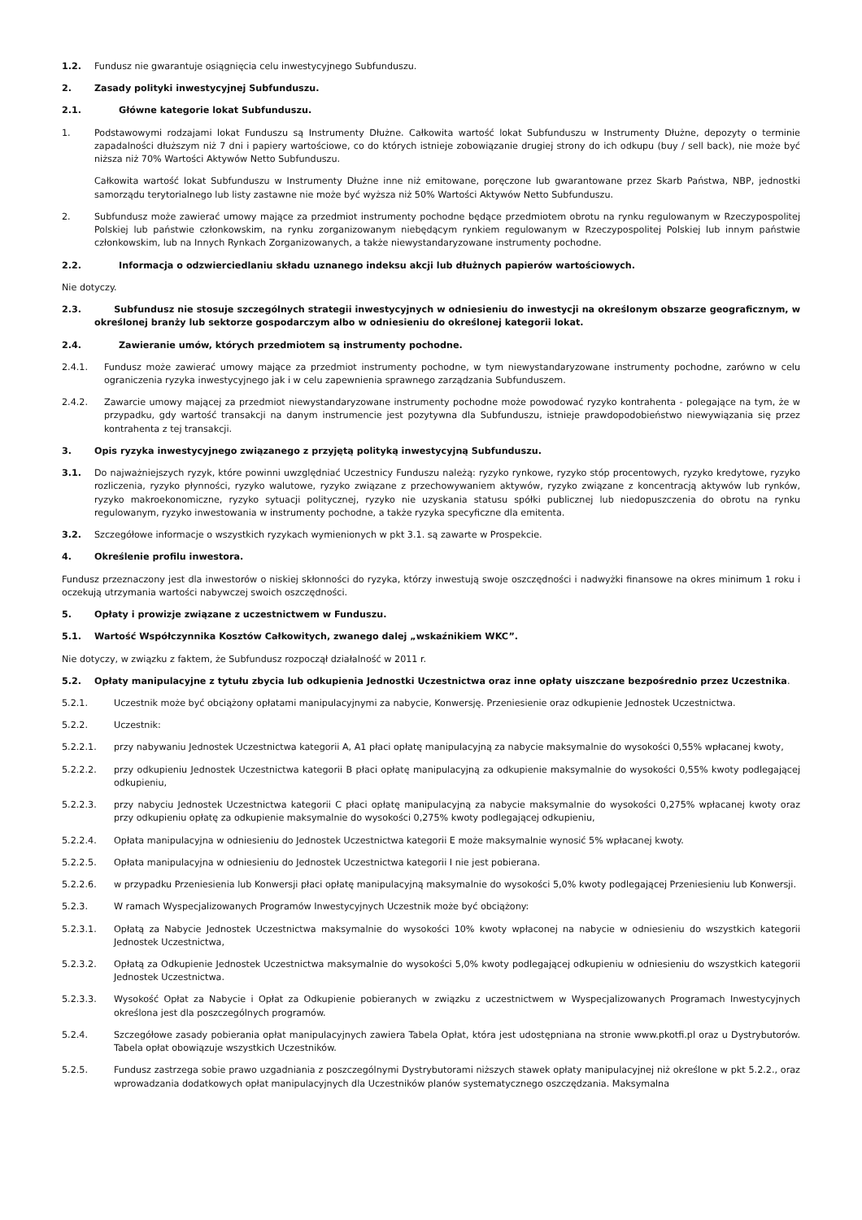1.2. Fundusz nie gwarantuje osiągnięcia celu inwestycyjnego Subfunduszu.
2. Zasady polityki inwestycyjnej Subfunduszu.
2.1. Główne kategorie lokat Subfunduszu.
1. Podstawowymi rodzajami lokat Funduszu są Instrumenty Dłużne. Całkowita wartość lokat Subfunduszu w Instrumenty Dłużne, depozyty o terminie zapadalności dłuższym niż 7 dni i papiery wartościowe, co do których istnieje zobowiązanie drugiej strony do ich odkupu (buy / sell back), nie może być niższa niż 70% Wartości Aktywów Netto Subfunduszu.
Całkowita wartość lokat Subfunduszu w Instrumenty Dłużne inne niż emitowane, poręczone lub gwarantowane przez Skarb Państwa, NBP, jednostki samorządu terytorialnego lub listy zastawne nie może być wyższa niż 50% Wartości Aktywów Netto Subfunduszu.
2. Subfundusz może zawierać umowy mające za przedmiot instrumenty pochodne będące przedmiotem obrotu na rynku regulowanym w Rzeczypospolitej Polskiej lub państwie członkowskim, na rynku zorganizowanym niebędącym rynkiem regulowanym w Rzeczypospolitej Polskiej lub innym państwie członkowskim, lub na Innych Rynkach Zorganizowanych, a także niewystandaryzowane instrumenty pochodne.
2.2. Informacja o odzwierciedlaniu składu uznanego indeksu akcji lub dłużnych papierów wartościowych.
Nie dotyczy.
2.3. Subfundusz nie stosuje szczególnych strategii inwestycyjnych w odniesieniu do inwestycji na określonym obszarze geograficznym, w określonej branży lub sektorze gospodarczym albo w odniesieniu do określonej kategorii lokat.
2.4. Zawieranie umów, których przedmiotem są instrumenty pochodne.
2.4.1. Fundusz może zawierać umowy mające za przedmiot instrumenty pochodne, w tym niewystandaryzowane instrumenty pochodne, zarówno w celu ograniczenia ryzyka inwestycyjnego jak i w celu zapewnienia sprawnego zarządzania Subfunduszem.
2.4.2. Zawarcie umowy mającej za przedmiot niewystandaryzowane instrumenty pochodne może powodować ryzyko kontrahenta - polegające na tym, że w przypadku, gdy wartość transakcji na danym instrumencie jest pozytywna dla Subfunduszu, istnieje prawdopodobieństwo niewywiązania się przez kontrahenta z tej transakcji.
3. Opis ryzyka inwestycyjnego związanego z przyjętą polityką inwestycyjną Subfunduszu.
3.1. Do najważniejszych ryzyk, które powinni uwzględniać Uczestnicy Funduszu należą: ryzyko rynkowe, ryzyko stóp procentowych, ryzyko kredytowe, ryzyko rozliczenia, ryzyko płynności, ryzyko walutowe, ryzyko związane z przechowywaniem aktywów, ryzyko związane z koncentracją aktywów lub rynków, ryzyko makroekonomiczne, ryzyko sytuacji politycznej, ryzyko nie uzyskania statusu spółki publicznej lub niedopuszczenia do obrotu na rynku regulowanym, ryzyko inwestowania w instrumenty pochodne, a także ryzyka specyficzne dla emitenta.
3.2. Szczegółowe informacje o wszystkich ryzykach wymienionych w pkt 3.1. są zawarte w Prospekcie.
4. Określenie profilu inwestora.
Fundusz przeznaczony jest dla inwestorów o niskiej skłonności do ryzyka, którzy inwestują swoje oszczędności i nadwyżki finansowe na okres minimum 1 roku i oczekują utrzymania wartości nabywczej swoich oszczędności.
5. Opłaty i prowizje związane z uczestnictwem w Funduszu.
5.1. Wartość Współczynnika Kosztów Całkowitych, zwanego dalej „wskaźnikiem WKC”.
Nie dotyczy, w związku z faktem, że Subfundusz rozpoczął działalność w 2011 r.
5.2. Opłaty manipulacyjne z tytułu zbycia lub odkupienia Jednostki Uczestnictwa oraz inne opłaty uiszczane bezpośrednio przez Uczestnika.
5.2.1. Uczestnik może być obciążony opłatami manipulacyjnymi za nabycie, Konwersję. Przeniesienie oraz odkupienie Jednostek Uczestnictwa.
5.2.2. Uczestnik:
5.2.2.1. przy nabywaniu Jednostek Uczestnictwa kategorii A, A1 płaci opłatę manipulacyjną za nabycie maksymalnie do wysokości 0,55% wpłacanej kwoty,
5.2.2.2. przy odkupieniu Jednostek Uczestnictwa kategorii B płaci opłatę manipulacyjną za odkupienie maksymalnie do wysokości 0,55% kwoty podlegającej odkupieniu,
5.2.2.3. przy nabyciu Jednostek Uczestnictwa kategorii C płaci opłatę manipulacyjną za nabycie maksymalnie do wysokości 0,275% wpłacanej kwoty oraz przy odkupieniu opłatę za odkupienie maksymalnie do wysokości 0,275% kwoty podlegającej odkupieniu,
5.2.2.4. Opłata manipulacyjna w odniesieniu do Jednostek Uczestnictwa kategorii E może maksymalnie wynosić 5% wpłacanej kwoty.
5.2.2.5. Opłata manipulacyjna w odniesieniu do Jednostek Uczestnictwa kategorii I nie jest pobierana.
5.2.2.6. w przypadku Przeniesienia lub Konwersji płaci opłatę manipulacyjną maksymalnie do wysokości 5,0% kwoty podlegającej Przeniesieniu lub Konwersji.
5.2.3. W ramach Wyspecjalizowanych Programów Inwestycyjnych Uczestnik może być obciążony:
5.2.3.1. Opłatą za Nabycie Jednostek Uczestnictwa maksymalnie do wysokości 10% kwoty wpłaconej na nabycie w odniesieniu do wszystkich kategorii Jednostek Uczestnictwa,
5.2.3.2. Opłatą za Odkupienie Jednostek Uczestnictwa maksymalnie do wysokości 5,0% kwoty podlegającej odkupieniu w odniesieniu do wszystkich kategorii Jednostek Uczestnictwa.
5.2.3.3. Wysokość Opłat za Nabycie i Opłat za Odkupienie pobieranych w związku z uczestnictwem w Wyspecjalizowanych Programach Inwestycyjnych określona jest dla poszczególnych programów.
5.2.4. Szczegółowe zasady pobierania opłat manipulacyjnych zawiera Tabela Opłat, która jest udostępniana na stronie www.pkotfi.pl oraz u Dystrybutorów. Tabela opłat obowiązuje wszystkich Uczestników.
5.2.5. Fundusz zastrzega sobie prawo uzgadniania z poszczególnymi Dystrybutorami niższych stawek opłaty manipulacyjnej niż określone w pkt 5.2.2., oraz wprowadzania dodatkowych opłat manipulacyjnych dla Uczestników planów systematycznego oszczędzania. Maksymalna